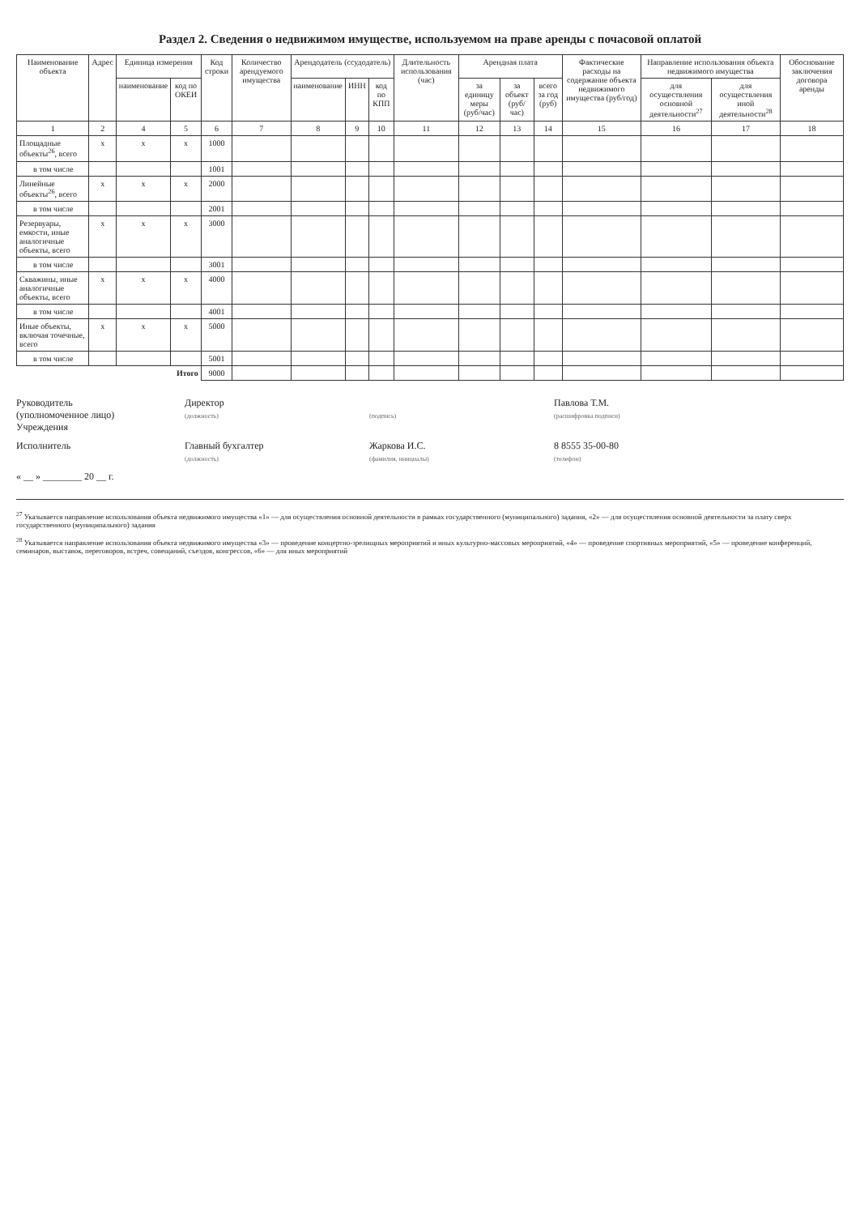Раздел 2. Сведения о недвижимом имуществе, используемом на праве аренды с почасовой оплатой
| Наименование объекта | Адрес | Единица измерения | | Код строки | Количество арендуемого имущества | Арендодатель (ссудодатель) | | | Длительность использования (час) | Арендная плата | | | Фактические расходы на содержание объекта недвижимого имущества (руб/год) | Направление использования объекта недвижимого имущества | | Обоснование заключения договора аренды |
| --- | --- | --- | --- | --- | --- | --- | --- | --- | --- | --- | --- | --- | --- | --- | --- | --- |
| | | наименование | код по ОКЕИ | | | наименование | ИНН | код по КПП | | за единицу меры (руб/час) | за объект (руб/час) | всего за год (руб) | | для осуществления основной деятельности<sup>27</sup> | для осуществления иной деятельности<sup>28</sup> | |
| 1 | 2 | 4 | 5 | 6 | 7 | 8 | 9 | 10 | 11 | 12 | 13 | 14 | 15 | 16 | 17 | 18 |
| Площадные объекты<sup>26</sup>, всего | x | x | x | 1000 | | | | | | | | | | | | |
| в том числе | | | | 1001 | | | | | | | | | | | | |
| Линейные объекты<sup>26</sup>, всего | x | x | x | 2000 | | | | | | | | | | | | |
| в том числе | | | | 2001 | | | | | | | | | | | | |
| Резервуары, емкости, иные аналогичные объекты, всего | x | x | x | 3000 | | | | | | | | | | | | |
| в том числе | | | | 3001 | | | | | | | | | | | | |
| Скважины, иные аналогичные объекты, всего | x | x | x | 4000 | | | | | | | | | | | | |
| в том числе | | | | 4001 | | | | | | | | | | | | |
| Иные объекты, включая точечные, всего | x | x | x | 5000 | | | | | | | | | | | | |
| в том числе | | | | 5001 | | | | | | | | | | | | |
| Итого | | | | 9000 | | | | | | | | | | | | |
Руководитель
(уполномоченное лицо)
Учреждения
Директор
(должность)
(подпись)
Павлова Т.М.
(расшифровка подписи)
Исполнитель
Главный бухгалтер
(должность)
Жаркова И.С.
(фамилия, инициалы)
8 8555 35-00-80
(телефон)
« __ » ________ 20 __ г.
<sup>27</sup> Указывается направление использования объекта недвижимого имущества «1» — для осуществления основной деятельности в рамках государственного (муниципального) задания, «2» — для осуществления основной деятельности за плату сверх государственного (муниципального) задания
<sup>28</sup> Указывается направление использования объекта недвижимого имущества «3» — проведение концертно-зрелищных мероприятий и иных культурно-массовых мероприятий, «4» — проведение спортивных мероприятий, «5» — проведение конференций, семинаров, выставок, переговоров, встреч, совещаний, съездов, конгрессов, «6» — для иных мероприятий